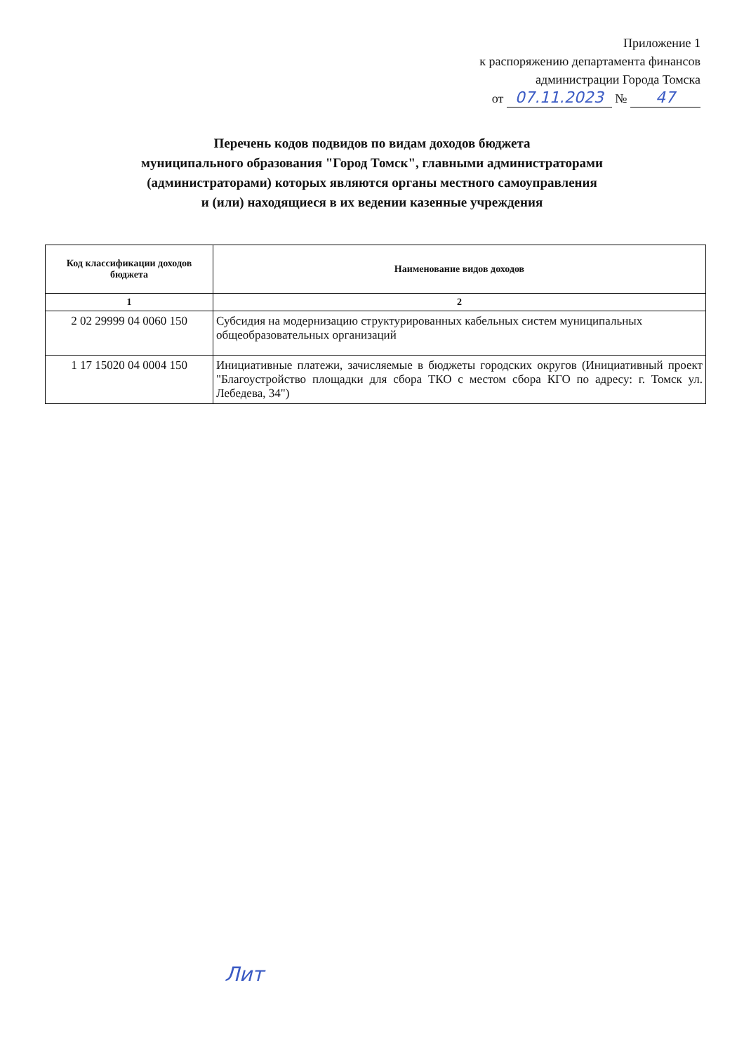Приложение 1
к распоряжению департамента финансов
администрации Города Томска
от 07.11.2023 № 47
Перечень кодов подвидов по видам доходов бюджета
муниципального образования "Город Томск", главными администраторами
(администраторами) которых являются органы местного самоуправления
и (или) находящиеся в их ведении казенные учреждения
| Код классификации доходов бюджета | Наименование видов доходов |
| --- | --- |
| 1 | 2 |
| 2 02 29999 04 0060 150 | Субсидия на модернизацию структурированных кабельных систем муниципальных общеобразовательных организаций |
| 1 17 15020 04 0004 150 | Инициативные платежи, зачисляемые в бюджеты городских округов (Инициативный проект "Благоустройство площадки для сбора ТКО с местом сбора КГО по адресу: г. Томск ул. Лебедева, 34") |
Лит